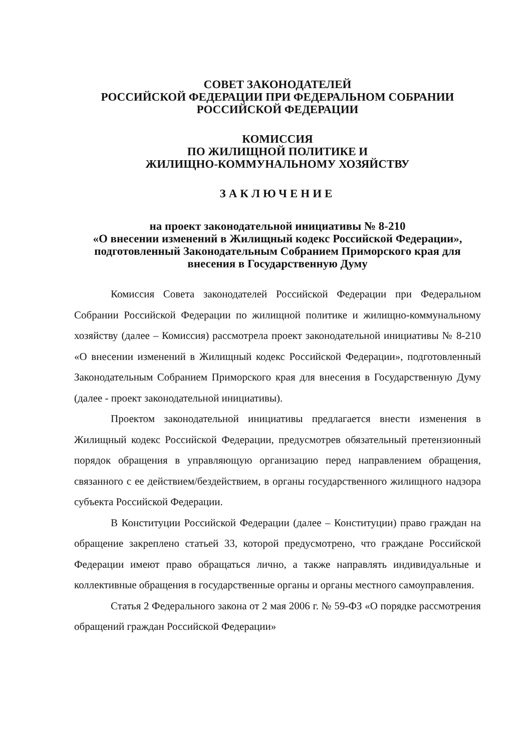СОВЕТ ЗАКОНОДАТЕЛЕЙ
РОССИЙСКОЙ ФЕДЕРАЦИИ ПРИ ФЕДЕРАЛЬНОМ СОБРАНИИ
РОССИЙСКОЙ ФЕДЕРАЦИИ
КОМИССИЯ
ПО ЖИЛИЩНОЙ ПОЛИТИКЕ И
ЖИЛИЩНО-КОММУНАЛЬНОМУ ХОЗЯЙСТВУ
ЗАКЛЮЧЕНИЕ
на проект законодательной инициативы № 8-210
«О внесении изменений в Жилищный кодекс Российской Федерации»,
подготовленный Законодательным Собранием Приморского края для
внесения в Государственную Думу
Комиссия Совета законодателей Российской Федерации при Федеральном Собрании Российской Федерации по жилищной политике и жилищно-коммунальному хозяйству (далее – Комиссия) рассмотрела проект законодательной инициативы № 8-210 «О внесении изменений в Жилищный кодекс Российской Федерации», подготовленный Законодательным Собранием Приморского края для внесения в Государственную Думу (далее - проект законодательной инициативы).
Проектом законодательной инициативы предлагается внести изменения в Жилищный кодекс Российской Федерации, предусмотрев обязательный претензионный порядок обращения в управляющую организацию перед направлением обращения, связанного с ее действием/бездействием, в органы государственного жилищного надзора субъекта Российской Федерации.
В Конституции Российской Федерации (далее – Конституции) право граждан на обращение закреплено статьей 33, которой предусмотрено, что граждане Российской Федерации имеют право обращаться лично, а также направлять индивидуальные и коллективные обращения в государственные органы и органы местного самоуправления.
Статья 2 Федерального закона от 2 мая 2006 г. № 59-ФЗ «О порядке рассмотрения обращений граждан Российской Федерации»